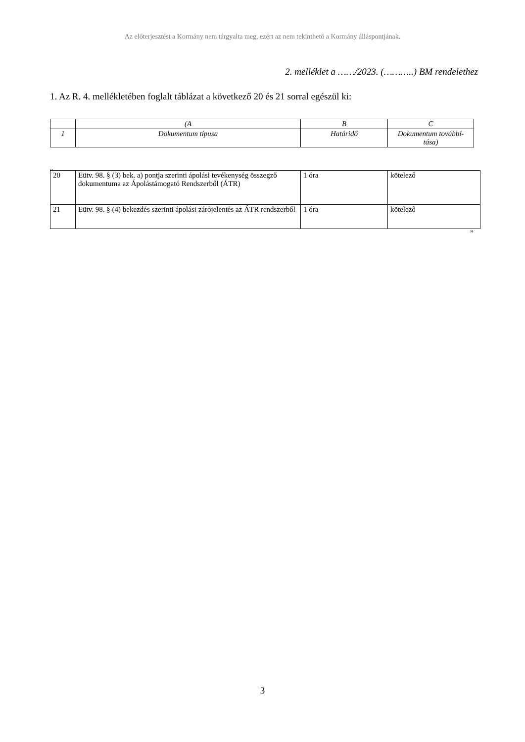Az előterjesztést a Kormány nem tárgyalta meg, ezért az nem tekinthető a Kormány álláspontjának.
2. melléklet a ……/2023. (………..) BM rendelethez
1. Az R. 4. mellékletében foglalt táblázat a következő 20 és 21 sorral egészül ki:
| | (A | B | C |
| 1 | Dokumentum típusa | Határidő | Dokumentum továbbí-tása) |
„
| 20 | Eütv. 98. § (3) bek. a) pontja szerinti ápolási tevékenység összegző dokumentuma az Ápolástámogató Rendszerből (ÁTR) | 1 óra | kötelező |
| 21 | Eütv. 98. § (4) bekezdés szerinti ápolási zárójelentés az ÁTR rendszerből | 1 óra | kötelező |
”
3